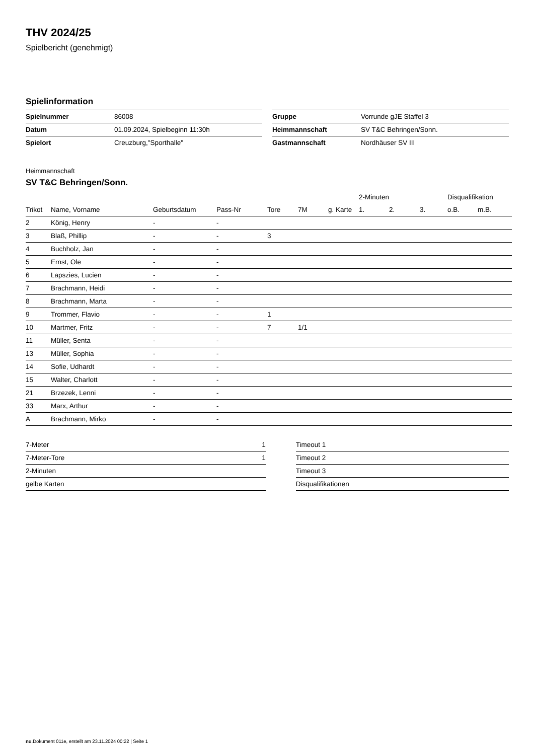THV 2024/25
Spielbericht (genehmigt)
Spielinformation
| Spielnummer | 86008 |
| Datum | 01.09.2024, Spielbeginn 11:30h |
| Spielort | Creuzburg,"Sporthalle" |
| Gruppe | Vorrunde gJE Staffel 3 |
| Heimmannschaft | SV T&C Behringen/Sonn. |
| Gastmannschaft | Nordhäuser SV III |
Heimmannschaft
SV T&C Behringen/Sonn.
| | | | | | | | 2-Minuten | | | Disqualifikation | |
| --- | --- | --- | --- | --- | --- | --- | --- | --- | --- | --- | --- |
| Trikot | Name, Vorname | Geburtsdatum | Pass-Nr | Tore | 7M | g. Karte | 1. | 2. | 3. | o.B. | m.B. |
| 2 | König, Henry | - | - | | | | | | | | |
| 3 | Blaß, Phillip | - | - | 3 | | | | | | | |
| 4 | Buchholz, Jan | - | - | | | | | | | | |
| 5 | Ernst, Ole | - | - | | | | | | | | |
| 6 | Lapszies, Lucien | - | - | | | | | | | | |
| 7 | Brachmann, Heidi | - | - | | | | | | | | |
| 8 | Brachmann, Marta | - | - | | | | | | | | |
| 9 | Trommer, Flavio | - | - | 1 | | | | | | | |
| 10 | Martmer, Fritz | - | - | 7 | 1/1 | | | | | | |
| 11 | Müller, Senta | - | - | | | | | | | | |
| 13 | Müller, Sophia | - | - | | | | | | | | |
| 14 | Sofie, Udhardt | - | - | | | | | | | | |
| 15 | Walter, Charlott | - | - | | | | | | | | |
| 21 | Brzezek, Lenni | - | - | | | | | | | | |
| 33 | Marx, Arthur | - | - | | | | | | | | |
| A | Brachmann, Mirko | - | - | | | | | | | | |
| 7-Meter | 1 |
| 7-Meter-Tore | 1 |
| 2-Minuten | |
| gelbe Karten | |
| Timeout 1 |
| Timeout 2 |
| Timeout 3 |
| Disqualifikationen |
nu.Dokument 011e, erstellt am 23.11.2024 00:22 | Seite 1